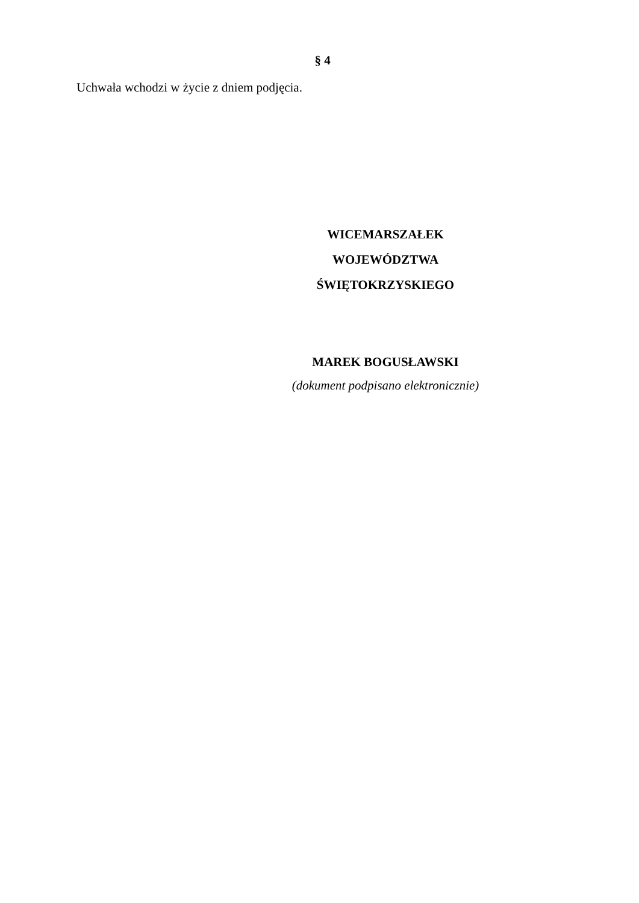§ 4
Uchwała wchodzi w życie z dniem podjęcia.
WICEMARSZAŁEK
WOJEWÓDZTWA ŚWIĘTOKRZYSKIEGO
MAREK BOGUSŁAWSKI
(dokument podpisano elektronicznie)